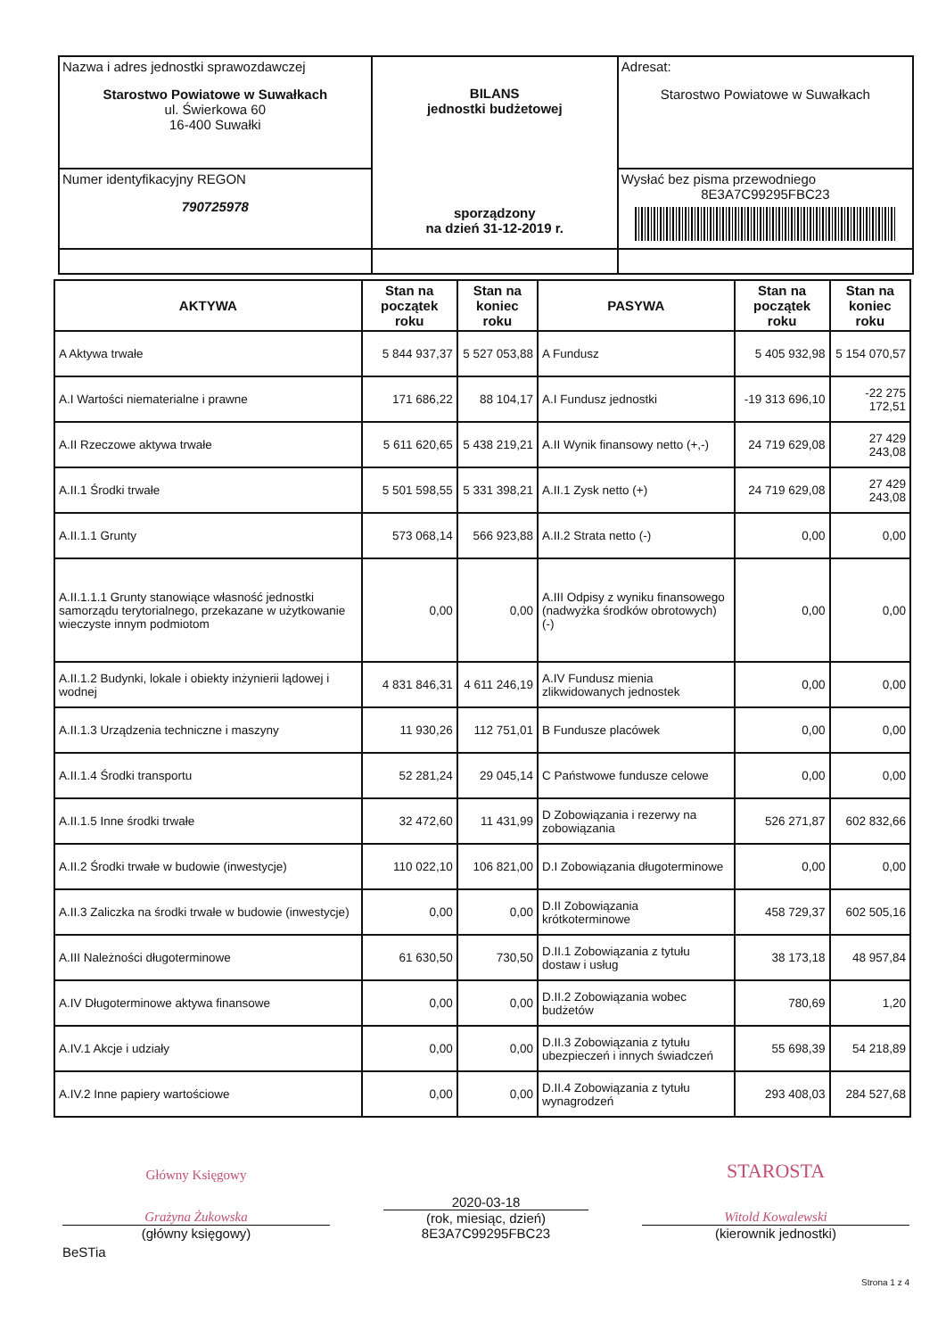| Nazwa i adres jednostki sprawozdawczej Starostwo Powiatowe w Suwałkach ul. Świerkowa 60 16-400 Suwałki | BILANS jednostki budżetowej sporządzony na dzień 31-12-2019 r. | Adresat: Starostwo Powiatowe w Suwałkach |
| Numer identyfikacyjny REGON 790725978 | | Wysłać bez pisma przewodniego 8E3A7C99295FBC23 |
| AKTYWA | Stan na początek roku | Stan na koniec roku | PASYWA | Stan na początek roku | Stan na koniec roku |
| --- | --- | --- | --- | --- | --- |
| A Aktywa trwałe | 5 844 937,37 | 5 527 053,88 | A Fundusz | 5 405 932,98 | 5 154 070,57 |
| A.I Wartości niematerialne i prawne | 171 686,22 | 88 104,17 | A.I Fundusz jednostki | -19 313 696,10 | -22 275 172,51 |
| A.II Rzeczowe aktywa trwałe | 5 611 620,65 | 5 438 219,21 | A.II Wynik finansowy netto (+,-) | 24 719 629,08 | 27 429 243,08 |
| A.II.1 Środki trwałe | 5 501 598,55 | 5 331 398,21 | A.II.1 Zysk netto (+) | 24 719 629,08 | 27 429 243,08 |
| A.II.1.1 Grunty | 573 068,14 | 566 923,88 | A.II.2 Strata netto (-) | 0,00 | 0,00 |
| A.II.1.1.1 Grunty stanowiące własność jednostki samorządu terytorialnego, przekazane w użytkowanie wieczyste innym podmiotom | 0,00 | 0,00 | A.III Odpisy z wyniku finansowego (nadwyżka środków obrotowych) (-) | 0,00 | 0,00 |
| A.II.1.2 Budynki, lokale i obiekty inżynierii lądowej i wodnej | 4 831 846,31 | 4 611 246,19 | A.IV Fundusz mienia zlikwidowanych jednostek | 0,00 | 0,00 |
| A.II.1.3 Urządzenia techniczne i maszyny | 11 930,26 | 112 751,01 | B Fundusze placówek | 0,00 | 0,00 |
| A.II.1.4 Środki transportu | 52 281,24 | 29 045,14 | C Państwowe fundusze celowe | 0,00 | 0,00 |
| A.II.1.5 Inne środki trwałe | 32 472,60 | 11 431,99 | D Zobowiązania i rezerwy na zobowiązania | 526 271,87 | 602 832,66 |
| A.II.2 Środki trwałe w budowie (inwestycje) | 110 022,10 | 106 821,00 | D.I Zobowiązania długoterminowe | 0,00 | 0,00 |
| A.II.3 Zaliczka na środki trwałe w budowie (inwestycje) | 0,00 | 0,00 | D.II Zobowiązania krótkoterminowe | 458 729,37 | 602 505,16 |
| A.III Należności długoterminowe | 61 630,50 | 730,50 | D.II.1 Zobowiązania z tytułu dostaw i usług | 38 173,18 | 48 957,84 |
| A.IV Długoterminowe aktywa finansowe | 0,00 | 0,00 | D.II.2 Zobowiązania wobec budżetów | 780,69 | 1,20 |
| A.IV.1 Akcje i udziały | 0,00 | 0,00 | D.II.3 Zobowiązania z tytułu ubezpieczeń i innych świadczeń | 55 698,39 | 54 218,89 |
| A.IV.2 Inne papiery wartościowe | 0,00 | 0,00 | D.II.4 Zobowiązania z tytułu wynagrodzeń | 293 408,03 | 284 527,68 |
Główny Księgowy
Grażyna Żukowska
(główny księgowy)
2020-03-18
(rok, miesiąc, dzień)
8E3A7C99295FBC23
STAROSTA
Witold Kowalewski
(kierownik jednostki)
BeSTia
Strona 1 z 4